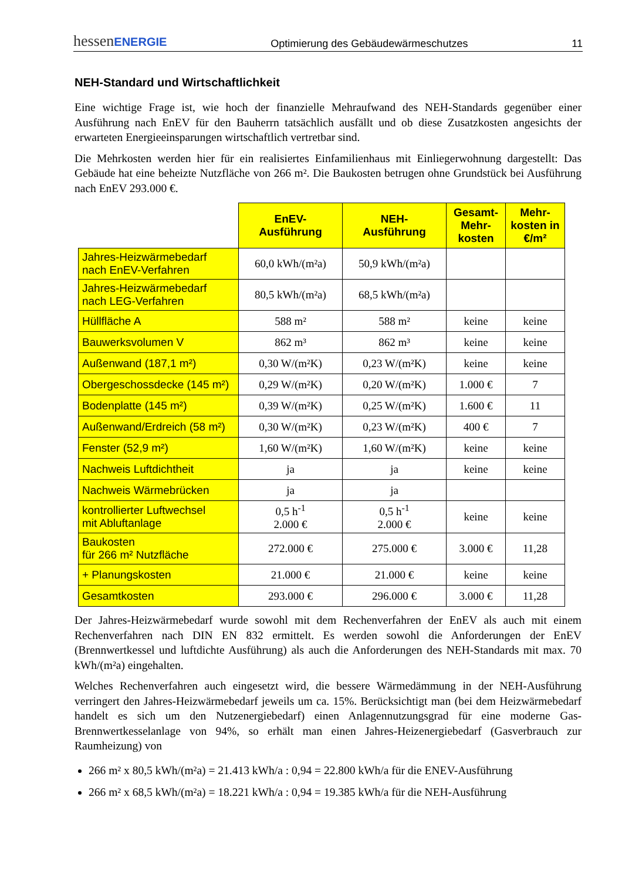hessenENERGIE Optimierung des Gebäudewärmeschutzes 11
NEH-Standard und Wirtschaftlichkeit
Eine wichtige Frage ist, wie hoch der finanzielle Mehraufwand des NEH-Standards gegenüber einer Ausführung nach EnEV für den Bauherrn tatsächlich ausfällt und ob diese Zusatzkosten angesichts der erwarteten Energieeinsparungen wirtschaftlich vertretbar sind.
Die Mehrkosten werden hier für ein realisiertes Einfamilienhaus mit Einliegerwohnung dargestellt: Das Gebäude hat eine beheizte Nutzfläche von 266 m². Die Baukosten betrugen ohne Grundstück bei Ausführung nach EnEV 293.000 €.
| | EnEV- Ausführung | NEH- Ausführung | Gesamt- Mehr- kosten | Mehr- kosten in €/m² |
| --- | --- | --- | --- | --- |
| Jahres-Heizwärmebedarf nach EnEV-Verfahren | 60,0 kWh/(m²a) | 50,9 kWh/(m²a) | | |
| Jahres-Heizwärmebedarf nach LEG-Verfahren | 80,5 kWh/(m²a) | 68,5 kWh/(m²a) | | |
| Hüllfläche A | 588 m² | 588 m² | keine | keine |
| Bauwerksvolumen V | 862 m³ | 862 m³ | keine | keine |
| Außenwand (187,1 m²) | 0,30 W/(m²K) | 0,23 W/(m²K) | keine | keine |
| Obergeschossdecke (145 m²) | 0,29 W/(m²K) | 0,20 W/(m²K) | 1.000 € | 7 |
| Bodenplatte (145 m²) | 0,39 W/(m²K) | 0,25 W/(m²K) | 1.600 € | 11 |
| Außenwand/Erdreich (58 m²) | 0,30 W/(m²K) | 0,23 W/(m²K) | 400 € | 7 |
| Fenster (52,9 m²) | 1,60 W/(m²K) | 1,60 W/(m²K) | keine | keine |
| Nachweis Luftdichtheit | ja | ja | keine | keine |
| Nachweis Wärmebrücken | ja | ja | | |
| kontrollierter Luftwechsel mit Abluftanlage | 0,5 h<sup>-1</sup> 2.000 € | 0,5 h<sup>-1</sup> 2.000 € | keine | keine |
| Baukosten für 266 m² Nutzfläche | 272.000 € | 275.000 € | 3.000 € | 11,28 |
| + Planungskosten | 21.000 € | 21.000 € | keine | keine |
| Gesamtkosten | 293.000 € | 296.000 € | 3.000 € | 11,28 |
Der Jahres-Heizwärmebedarf wurde sowohl mit dem Rechenverfahren der EnEV als auch mit einem Rechenverfahren nach DIN EN 832 ermittelt. Es werden sowohl die Anforderungen der EnEV (Brennwertkessel und luftdichte Ausführung) als auch die Anforderungen des NEH-Standards mit max. 70 kWh/(m²a) eingehalten.
Welches Rechenverfahren auch eingesetzt wird, die bessere Wärmedämmung in der NEH-Ausführung verringert den Jahres-Heizwärmebedarf jeweils um ca. 15%. Berücksichtigt man (bei dem Heizwärmebedarf handelt es sich um den Nutzenergiebedarf) einen Anlagennutzungsgrad für eine moderne Gas-Brennwertkesselanlage von 94%, so erhält man einen Jahres-Heizenergiebedarf (Gasverbrauch zur Raumheizung) von
266 m² x 80,5 kWh/(m²a) = 21.413 kWh/a : 0,94 = 22.800 kWh/a für die ENEV-Ausführung
266 m² x 68,5 kWh/(m²a) = 18.221 kWh/a : 0,94 = 19.385 kWh/a für die NEH-Ausführung